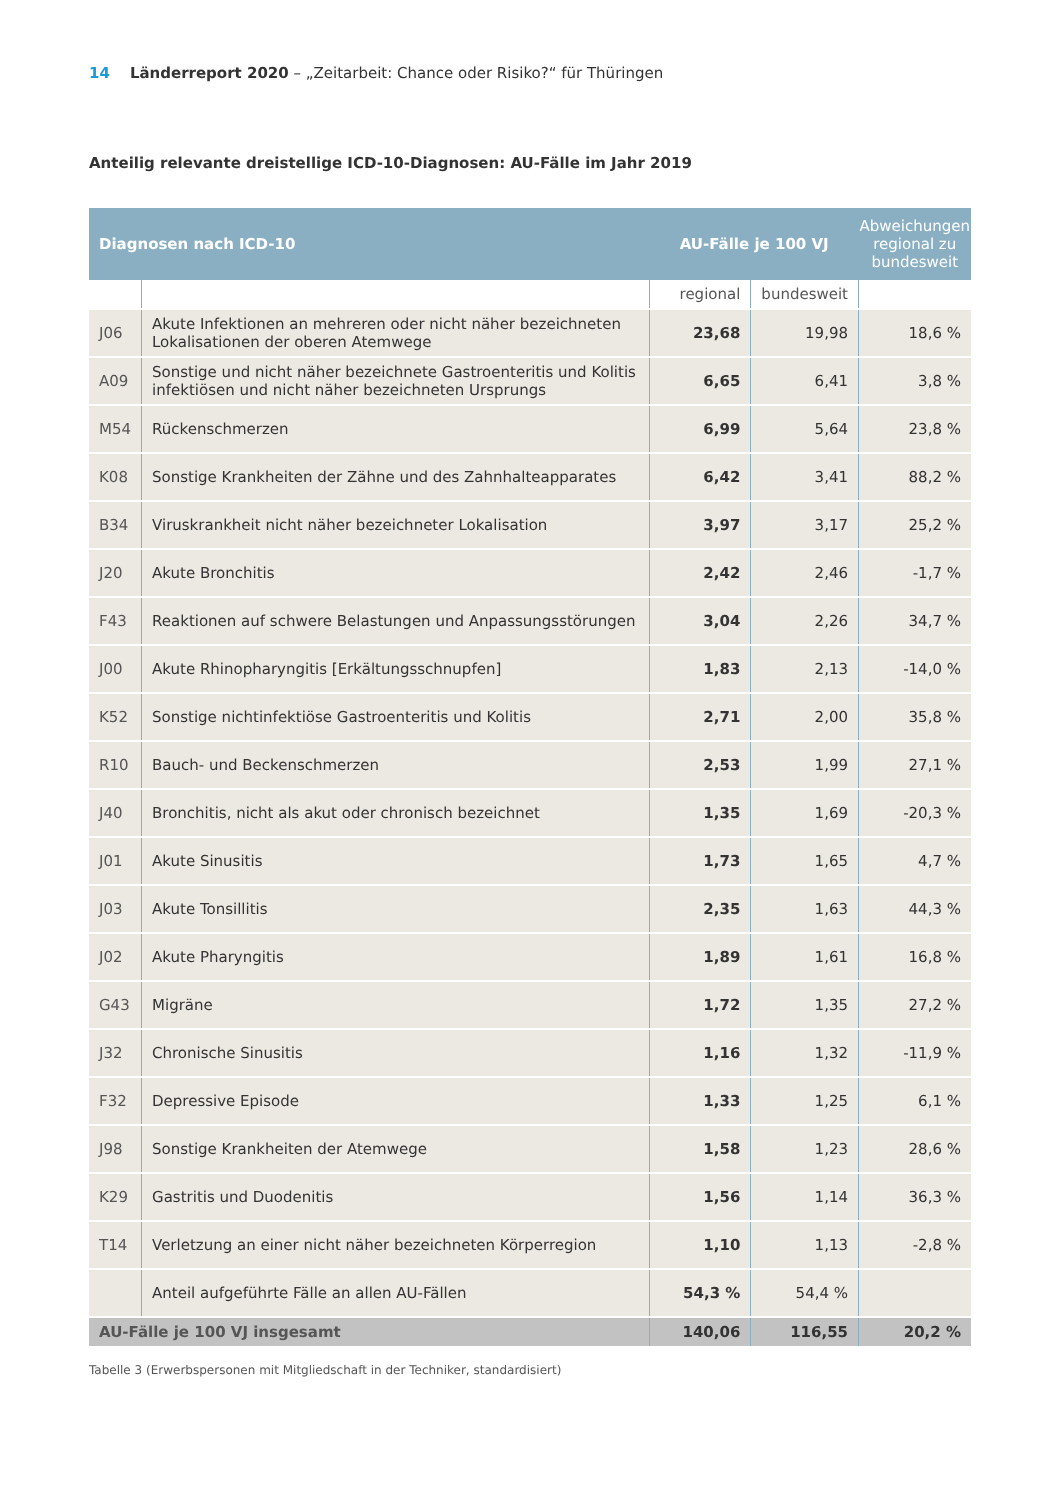14 Länderreport 2020 – „Zeitarbeit: Chance oder Risiko?“ für Thüringen
Anteilig relevante dreistellige ICD-10-Diagnosen: AU-Fälle im Jahr 2019
| Diagnosen nach ICD-10 | | AU-Fälle je 100 VJ | | Abweichungen regional zu bundesweit |
| --- | --- | --- | --- | --- |
| | | regional | bundesweit | |
| J06 | Akute Infektionen an mehreren oder nicht näher bezeichneten Lokalisationen der oberen Atemwege | 23,68 | 19,98 | 18,6 % |
| A09 | Sonstige und nicht näher bezeichnete Gastroenteritis und Kolitis infektiösen und nicht näher bezeichneten Ursprungs | 6,65 | 6,41 | 3,8 % |
| M54 | Rückenschmerzen | 6,99 | 5,64 | 23,8 % |
| K08 | Sonstige Krankheiten der Zähne und des Zahnhalteapparates | 6,42 | 3,41 | 88,2 % |
| B34 | Viruskrankheit nicht näher bezeichneter Lokalisation | 3,97 | 3,17 | 25,2 % |
| J20 | Akute Bronchitis | 2,42 | 2,46 | -1,7 % |
| F43 | Reaktionen auf schwere Belastungen und Anpassungsstörungen | 3,04 | 2,26 | 34,7 % |
| J00 | Akute Rhinopharyngitis [Erkältungsschnupfen] | 1,83 | 2,13 | -14,0 % |
| K52 | Sonstige nichtinfektiöse Gastroenteritis und Kolitis | 2,71 | 2,00 | 35,8 % |
| R10 | Bauch- und Beckenschmerzen | 2,53 | 1,99 | 27,1 % |
| J40 | Bronchitis, nicht als akut oder chronisch bezeichnet | 1,35 | 1,69 | -20,3 % |
| J01 | Akute Sinusitis | 1,73 | 1,65 | 4,7 % |
| J03 | Akute Tonsillitis | 2,35 | 1,63 | 44,3 % |
| J02 | Akute Pharyngitis | 1,89 | 1,61 | 16,8 % |
| G43 | Migräne | 1,72 | 1,35 | 27,2 % |
| J32 | Chronische Sinusitis | 1,16 | 1,32 | -11,9 % |
| F32 | Depressive Episode | 1,33 | 1,25 | 6,1 % |
| J98 | Sonstige Krankheiten der Atemwege | 1,58 | 1,23 | 28,6 % |
| K29 | Gastritis und Duodenitis | 1,56 | 1,14 | 36,3 % |
| T14 | Verletzung an einer nicht näher bezeichneten Körperregion | 1,10 | 1,13 | -2,8 % |
| | Anteil aufgeführte Fälle an allen AU-Fällen | 54,3 % | 54,4 % | |
| AU-Fälle je 100 VJ insgesamt | | 140,06 | 116,55 | 20,2 % |
Tabelle 3 (Erwerbspersonen mit Mitgliedschaft in der Techniker, standardisiert)